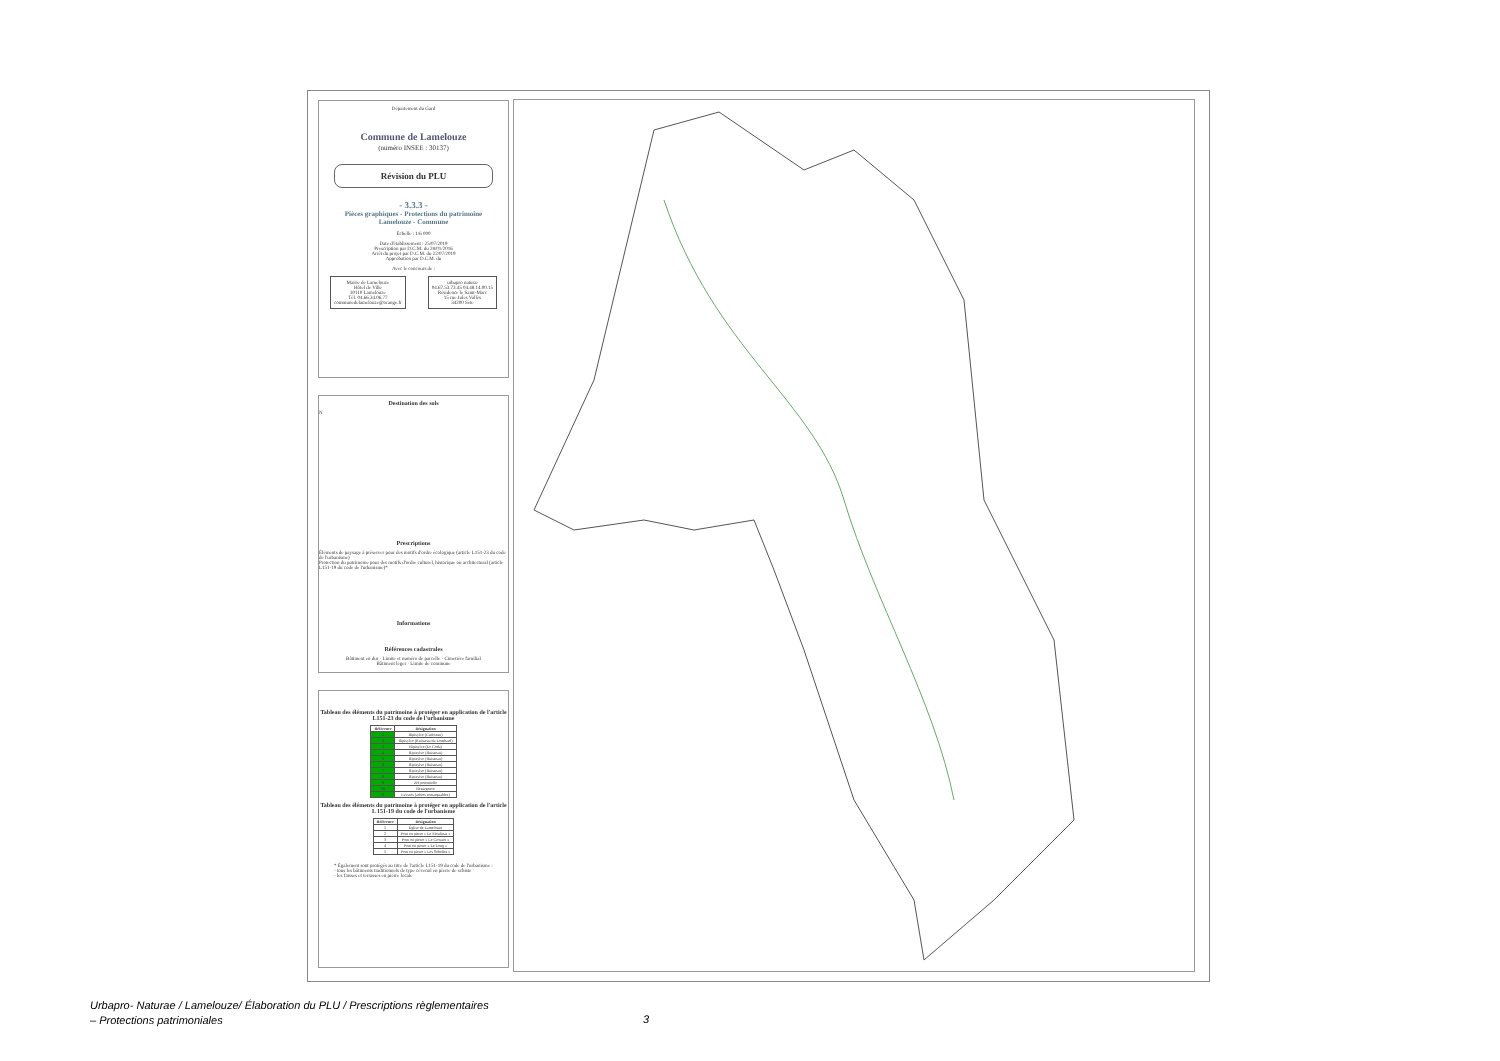Département du Gard
Commune de Lamelouze
(numéro INSEE : 30137)
Révision du PLU
- 3.3.3 -
Pièces graphiques - Protections du patrimoine
Lamelouze - Commune
Échelle : 1/6 000
Date d'établissement : 25/07/2019
Prescription par D.C.M. du 28/01/2016
Arrêt du projet par D.C.M. du 22/07/2019
Approbation par D.C.M. du
Avec le concours de :
Mairie de Lamelouze
Hôtel de Ville
30110 Lamelouze
Tél. 04.66.34.06.77
communedelamelouze@orange.fr
urbapro naturæ
04.67.53.73.45 04.48.14.00.15
Résidence le Saint-Marc
15 rue Jules Vallès
34200 Sète
Destination des sols
N
Prescriptions
Éléments de paysage à préserver pour des motifs d'ordre écologique (article L151-23 du code de l'urbanisme)
Protection du patrimoine pour des motifs d'ordre culturel, historique ou architectural (article L151-19 du code de l'urbanisme)*
Informations
Références cadastrales
Bâtiment en dur · Limite et numéro de parcelle · Cimetière familial
Bâtiment léger · Limite de commune
Tableau des éléments du patrimoine à protéger en application de l'article L151-23 du code de l'urbanisme
| Référence | Désignation |
| --- | --- |
| 1 | Ripisylve (Cadoteau) |
| 2 | Ripisylve (Ruisseau du Lombard) |
| 3 | Ripisylve (Le Coda) |
| 4 | Ripisylve (Ruisseau) |
| 5 | Ripisylve (Ruisseau) |
| 6 | Ripisylve (Ruisseau) |
| 7 | Ripisylve (Ruisseau) |
| 8 | Ripisylve (Ruisseau) |
| 9 | ZH potentielle |
| 10 | Résurgence |
| 11 | Fayssés (arbres remarquables) |
Tableau des éléments du patrimoine à protéger en application de l'article L 151-19 du code de l'urbanisme
| Référence | Désignation |
| --- | --- |
| 1 | Église de Lamelouze |
| 2 | Pont en pierre « Le Moulinas » |
| 3 | Pont en pierre « Le Crouzet » |
| 4 | Pont en pierre « Le Long » |
| 5 | Pont en pierre « Les Sébelles » |
* Également sont protégés au titre de l'article L151-19 du code de l'urbanisme :
- tous les bâtiments traditionnels de type cévenol en pierre de schiste
- les faïsses et terrasses en pierre locale
Urbapro- Naturae / Lamelouze/ Élaboration du PLU / Prescriptions règlementaires
– Protections patrimoniales
3